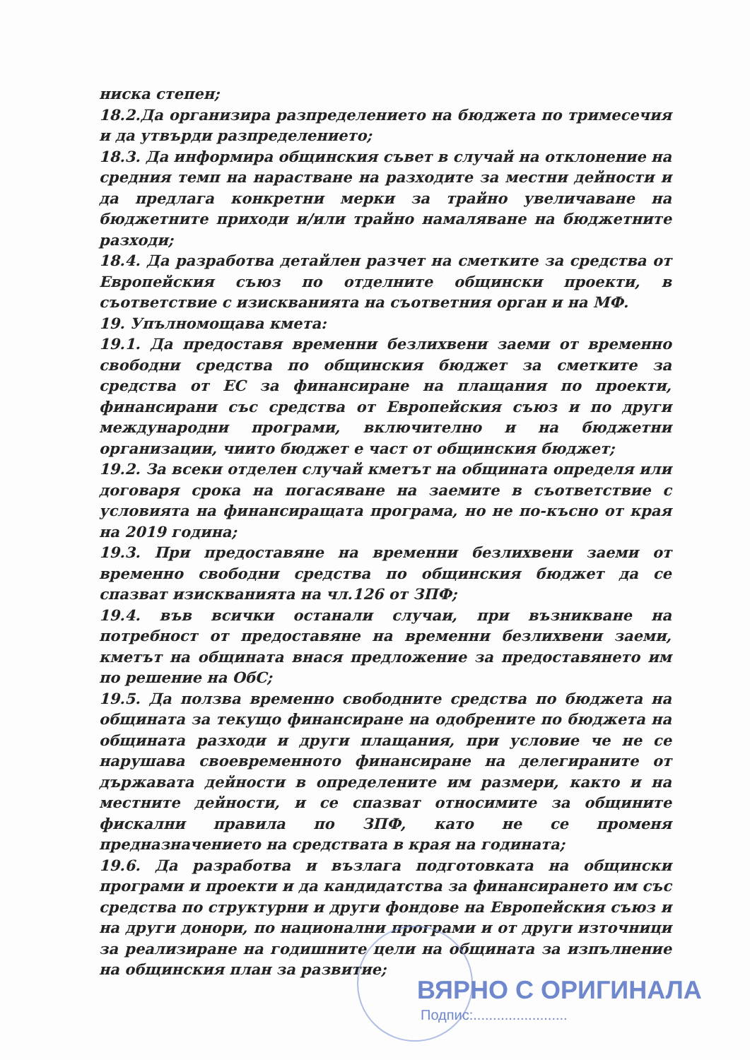ниска степен;
18.2.Да организира разпределението на бюджета по тримесечия и да утвърди разпределението;
18.3. Да информира общинския съвет в случай на отклонение на средния темп на нарастване на разходите за местни дейности и да предлага конкретни мерки за трайно увеличаване на бюджетните приходи и/или трайно намаляване на бюджетните разходи;
18.4. Да разработва детайлен разчет на сметките за средства от Европейския съюз по отделните общински проекти, в съответствие с изискванията на съответния орган и на МФ.
19. Упълномощава кмета:
19.1. Да предоставя временни безлихвени заеми от временно свободни средства по общинския бюджет за сметките за средства от ЕС за финансиране на плащания по проекти, финансирани със средства от Европейския съюз и по други международни програми, включително и на бюджетни организации, чиито бюджет е част от общинския бюджет;
19.2. За всеки отделен случай кметът на общината определя или договаря срока на погасяване на заемите в съответствие с условията на финансиращата програма, но не по-късно от края на 2019 година;
19.3. При предоставяне на временни безлихвени заеми от временно свободни средства по общинския бюджет да се спазват изискванията на чл.126 от ЗПФ;
19.4. във всички останали случаи, при възникване на потребност от предоставяне на временни безлихвени заеми, кметът на общината внася предложение за предоставянето им по решение на ОбС;
19.5. Да ползва временно свободните средства по бюджета на общината за текущо финансиране на одобрените по бюджета на общината разходи и други плащания, при условие че не се нарушава своевременното финансиране на делегираните от държавата дейности в определените им размери, както и на местните дейности, и се спазват относимите за общините фискални правила по ЗПФ, като не се променя предназначението на средствата в края на годината;
19.6. Да разработва и възлага подготовката на общински програми и проекти и да кандидатства за финансирането им със средства по структурни и други фондове на Европейския съюз и на други донори, по национални програми и от други източници за реализиране на годишните цели на общината за изпълнение на общинския план за развитие;
ВЯРНО С ОРИГИНАЛА
Подпис:........................